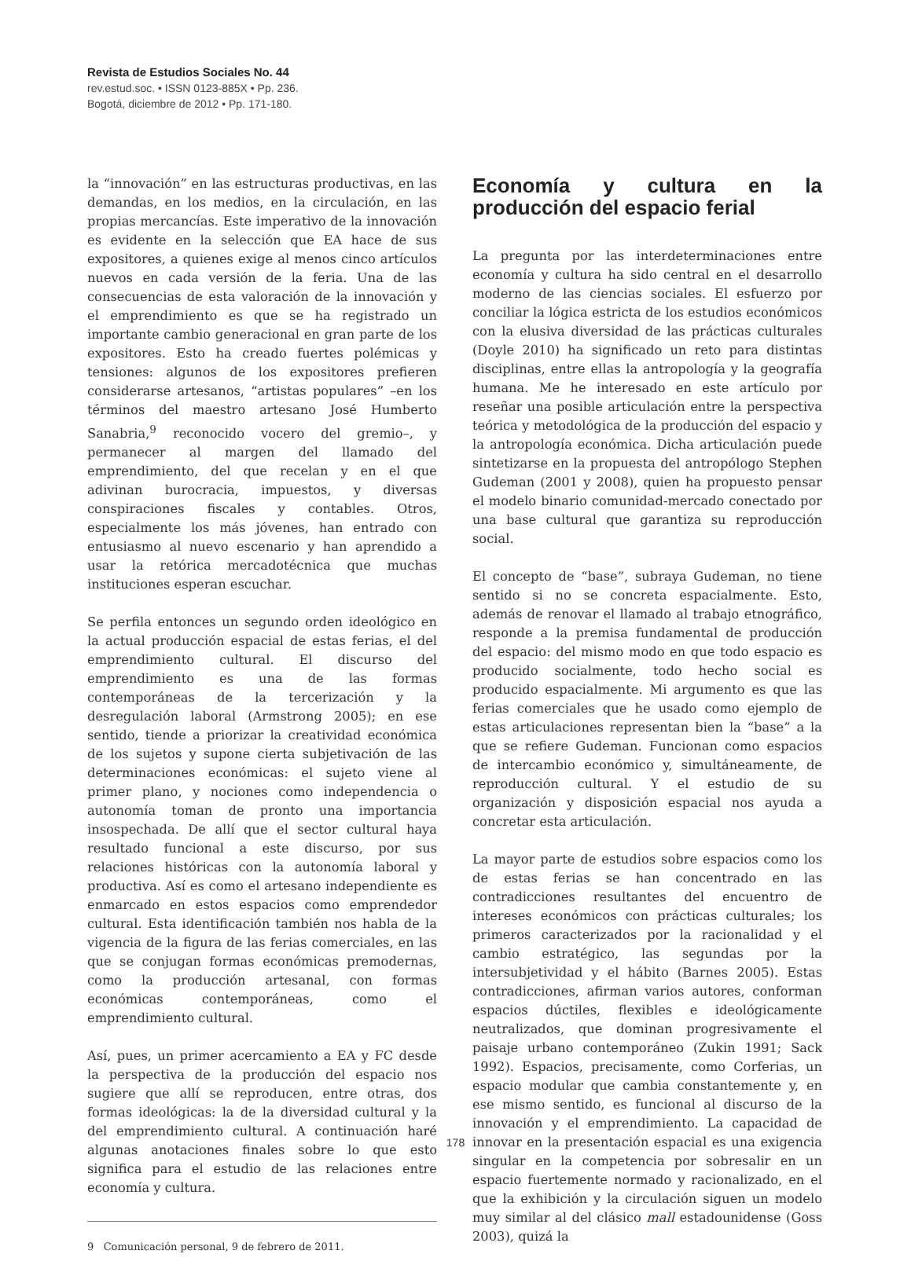Revista de Estudios Sociales No. 44
rev.estud.soc. • ISSN 0123-885X • Pp. 236.
Bogotá, diciembre de 2012 • Pp. 171-180.
la “innovación” en las estructuras productivas, en las demandas, en los medios, en la circulación, en las propias mercancías. Este imperativo de la innovación es evidente en la selección que EA hace de sus expositores, a quienes exige al menos cinco artículos nuevos en cada versión de la feria. Una de las consecuencias de esta valoración de la innovación y el emprendimiento es que se ha registrado un importante cambio generacional en gran parte de los expositores. Esto ha creado fuertes polémicas y tensiones: algunos de los expositores prefieren considerarse artesanos, “artistas populares” –en los términos del maestro artesano José Humberto Sanabria,<sup>9</sup> reconocido vocero del gremio–, y permanecer al margen del llamado del emprendimiento, del que recelan y en el que adivinan burocracia, impuestos, y diversas conspiraciones fiscales y contables. Otros, especialmente los más jóvenes, han entrado con entusiasmo al nuevo escenario y han aprendido a usar la retórica mercadotécnica que muchas instituciones esperan escuchar.
Se perfila entonces un segundo orden ideológico en la actual producción espacial de estas ferias, el del emprendimiento cultural. El discurso del emprendimiento es una de las formas contemporáneas de la tercerización y la desregulación laboral (Armstrong 2005); en ese sentido, tiende a priorizar la creatividad económica de los sujetos y supone cierta subjetivación de las determinaciones económicas: el sujeto viene al primer plano, y nociones como independencia o autonomía toman de pronto una importancia insospechada. De allí que el sector cultural haya resultado funcional a este discurso, por sus relaciones históricas con la autonomía laboral y productiva. Así es como el artesano independiente es enmarcado en estos espacios como emprendedor cultural. Esta identificación también nos habla de la vigencia de la figura de las ferias comerciales, en las que se conjugan formas económicas premodernas, como la producción artesanal, con formas económicas contemporáneas, como el emprendimiento cultural.
Así, pues, un primer acercamiento a EA y FC desde la perspectiva de la producción del espacio nos sugiere que allí se reproducen, entre otras, dos formas ideológicas: la de la diversidad cultural y la del emprendimiento cultural. A continuación haré algunas anotaciones finales sobre lo que esto significa para el estudio de las relaciones entre economía y cultura.
9 Comunicación personal, 9 de febrero de 2011.
Economía y cultura en la producción del espacio ferial
La pregunta por las interdeterminaciones entre economía y cultura ha sido central en el desarrollo moderno de las ciencias sociales. El esfuerzo por conciliar la lógica estricta de los estudios económicos con la elusiva diversidad de las prácticas culturales (Doyle 2010) ha significado un reto para distintas disciplinas, entre ellas la antropología y la geografía humana. Me he interesado en este artículo por reseñar una posible articulación entre la perspectiva teórica y metodológica de la producción del espacio y la antropología económica. Dicha articulación puede sintetizarse en la propuesta del antropólogo Stephen Gudeman (2001 y 2008), quien ha propuesto pensar el modelo binario comunidad-mercado conectado por una base cultural que garantiza su reproducción social.
El concepto de “base”, subraya Gudeman, no tiene sentido si no se concreta espacialmente. Esto, además de renovar el llamado al trabajo etnográfico, responde a la premisa fundamental de producción del espacio: del mismo modo en que todo espacio es producido socialmente, todo hecho social es producido espacialmente. Mi argumento es que las ferias comerciales que he usado como ejemplo de estas articulaciones representan bien la “base” a la que se refiere Gudeman. Funcionan como espacios de intercambio económico y, simultáneamente, de reproducción cultural. Y el estudio de su organización y disposición espacial nos ayuda a concretar esta articulación.
La mayor parte de estudios sobre espacios como los de estas ferias se han concentrado en las contradicciones resultantes del encuentro de intereses económicos con prácticas culturales; los primeros caracterizados por la racionalidad y el cambio estratégico, las segundas por la intersubjetividad y el hábito (Barnes 2005). Estas contradicciones, afirman varios autores, conforman espacios dúctiles, flexibles e ideológicamente neutralizados, que dominan progresivamente el paisaje urbano contemporáneo (Zukin 1991; Sack 1992). Espacios, precisamente, como Corferias, un espacio modular que cambia constantemente y, en ese mismo sentido, es funcional al discurso de la innovación y el emprendimiento. La capacidad de innovar en la presentación espacial es una exigencia singular en la competencia por sobresalir en un espacio fuertemente normado y racionalizado, en el que la exhibición y la circulación siguen un modelo muy similar al del clásico mall estadounidense (Goss 2003), quizá la
178